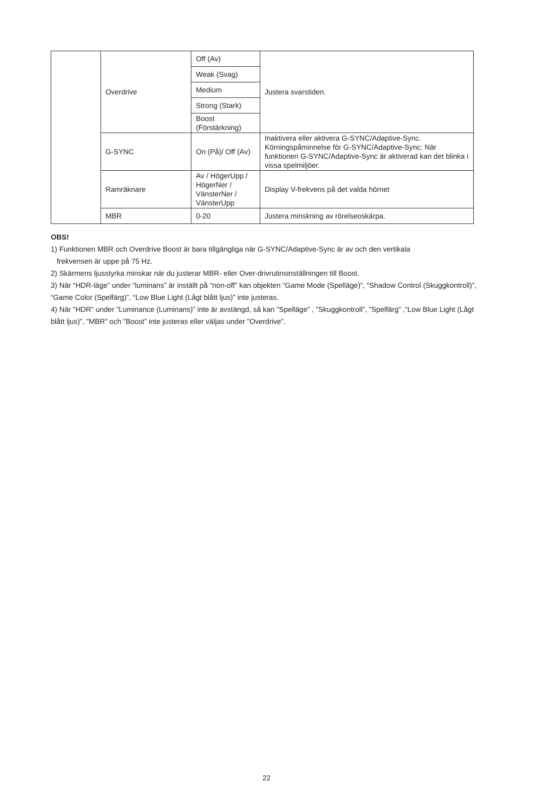| | Overdrive | Off (Av) | Justera svarstiden. |
| | | Weak (Svag) | |
| | | Medium | |
| | | Strong (Stark) | |
| | | Boost (Förstärkning) | |
| | G-SYNC | On (På)/ Off (Av) | Inaktivera eller aktivera G-SYNC/Adaptive-Sync. Körningspåminnelse för G-SYNC/Adaptive-Sync: När funktionen G-SYNC/Adaptive-Sync är aktiverad kan det blinka i vissa spelmiljöer. |
| | Ramräknare | Av / HögerUpp / HögerNer / VänsterNer / VänsterUpp | Display V-frekvens på det valda hörnet |
| | MBR | 0-20 | Justera minskning av rörelseoskärpa. |
OBS!
1) Funktionen MBR och Overdrive Boost är bara tillgängliga när G-SYNC/Adaptive-Sync är av och den vertikala
frekvensen är uppe på 75 Hz.
2) Skärmens ljusstyrka minskar när du justerar MBR- eller Over-drivrutinsinställningen till Boost.
3) När “HDR-läge” under “luminans” är inställt på “non-off” kan objekten “Game Mode (Spelläge)”, “Shadow Control (Skuggkontroll)”, “Game Color (Spelfärg)”, “Low Blue Light (Lågt blått ljus)” inte justeras.
4) När ”HDR” under ”Luminance (Luminans)” inte är avstängd, så kan ”Spelläge” , ”Skuggkontroll”, ”Spelfärg” ,“Low Blue Light (Lågt blått ljus)”, ”MBR” och ”Boost” inte justeras eller väljas under ”Overdrive”.
22